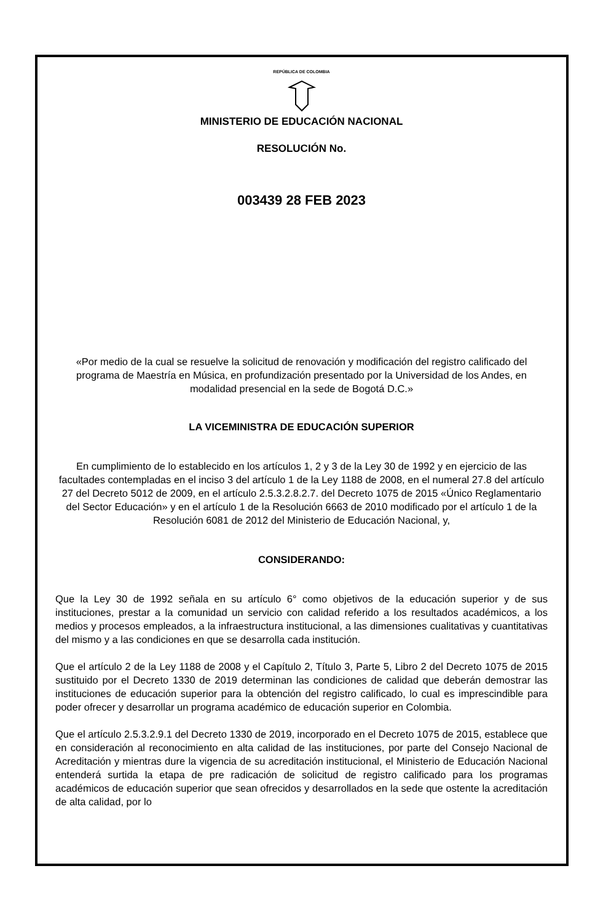REPÚBLICA DE COLOMBIA
MINISTERIO DE EDUCACIÓN NACIONAL
RESOLUCIÓN No.
003439 28 FEB 2023
«Por medio de la cual se resuelve la solicitud de renovación y modificación del registro calificado del programa de Maestría en Música, en profundización presentado por la Universidad de los Andes, en modalidad presencial en la sede de Bogotá D.C.»
LA VICEMINISTRA DE EDUCACIÓN SUPERIOR
En cumplimiento de lo establecido en los artículos 1, 2 y 3 de la Ley 30 de 1992 y en ejercicio de las facultades contempladas en el inciso 3 del artículo 1 de la Ley 1188 de 2008, en el numeral 27.8 del artículo 27 del Decreto 5012 de 2009, en el artículo 2.5.3.2.8.2.7. del Decreto 1075 de 2015 «Único Reglamentario del Sector Educación» y en el artículo 1 de la Resolución 6663 de 2010 modificado por el artículo 1 de la Resolución 6081 de 2012 del Ministerio de Educación Nacional, y,
CONSIDERANDO:
Que la Ley 30 de 1992 señala en su artículo 6° como objetivos de la educación superior y de sus instituciones, prestar a la comunidad un servicio con calidad referido a los resultados académicos, a los medios y procesos empleados, a la infraestructura institucional, a las dimensiones cualitativas y cuantitativas del mismo y a las condiciones en que se desarrolla cada institución.
Que el artículo 2 de la Ley 1188 de 2008 y el Capítulo 2, Título 3, Parte 5, Libro 2 del Decreto 1075 de 2015 sustituido por el Decreto 1330 de 2019 determinan las condiciones de calidad que deberán demostrar las instituciones de educación superior para la obtención del registro calificado, lo cual es imprescindible para poder ofrecer y desarrollar un programa académico de educación superior en Colombia.
Que el artículo 2.5.3.2.9.1 del Decreto 1330 de 2019, incorporado en el Decreto 1075 de 2015, establece que en consideración al reconocimiento en alta calidad de las instituciones, por parte del Consejo Nacional de Acreditación y mientras dure la vigencia de su acreditación institucional, el Ministerio de Educación Nacional entenderá surtida la etapa de pre radicación de solicitud de registro calificado para los programas académicos de educación superior que sean ofrecidos y desarrollados en la sede que ostente la acreditación de alta calidad, por lo